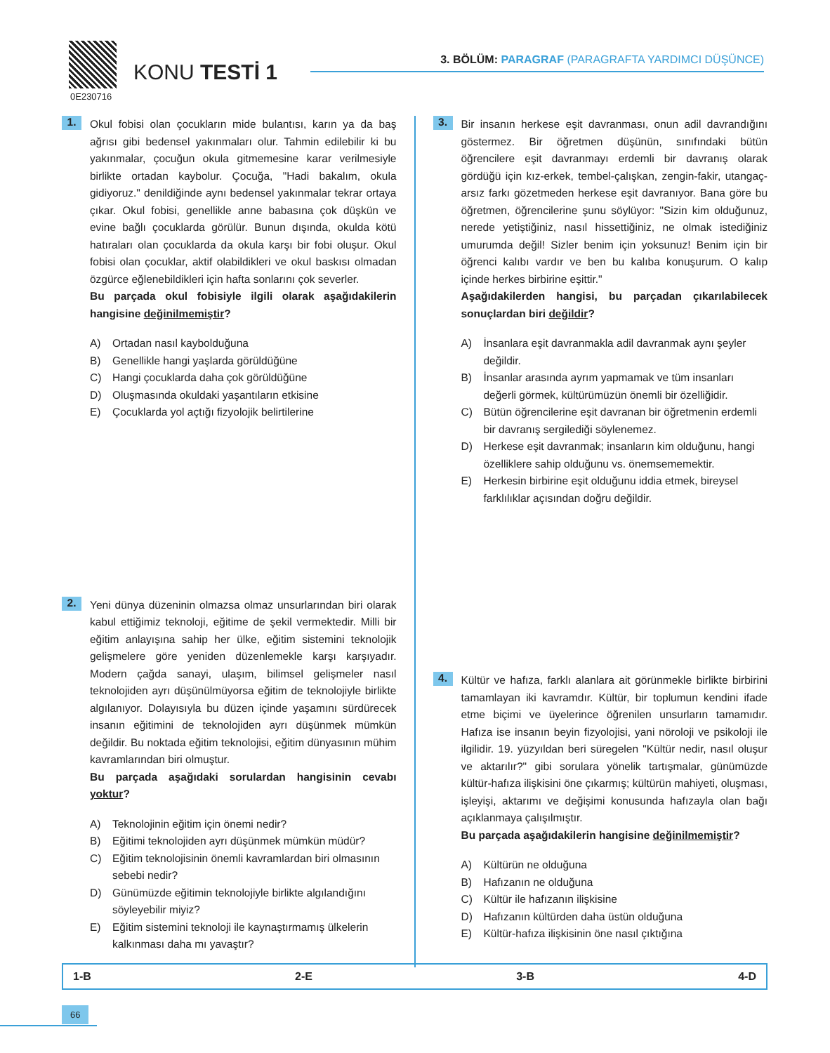0E230716
KONU TESTİ 1
3. BÖLÜM: PARAGRAF (PARAGRAFTA YARDIMCI DÜŞÜNCE)
1.
Okul fobisi olan çocukların mide bulantısı, karın ya da baş ağrısı gibi bedensel yakınmaları olur. Tahmin edilebilir ki bu yakınmalar, çocuğun okula gitmemesine karar verilmesiyle birlikte ortadan kaybolur. Çocuğa, "Hadi bakalım, okula gidiyoruz." denildiğinde aynı bedensel yakınmalar tekrar ortaya çıkar. Okul fobisi, genellikle anne babasına çok düşkün ve evine bağlı çocuklarda görülür. Bunun dışında, okulda kötü hatıraları olan çocuklarda da okula karşı bir fobi oluşur. Okul fobisi olan çocuklar, aktif olabildikleri ve okul baskısı olmadan özgürce eğlenebildikleri için hafta sonlarını çok severler.
Bu parçada okul fobisiyle ilgili olarak aşağıdakilerin hangisine değinilmemiştir?
A) Ortadan nasıl kaybolduğuna
B) Genellikle hangi yaşlarda görüldüğüne
C) Hangi çocuklarda daha çok görüldüğüne
D) Oluşmasında okuldaki yaşantıların etkisine
E) Çocuklarda yol açtığı fizyolojik belirtilerine
2.
Yeni dünya düzeninin olmazsa olmaz unsurlarından biri olarak kabul ettiğimiz teknoloji, eğitime de şekil vermektedir. Milli bir eğitim anlayışına sahip her ülke, eğitim sistemini teknolojik gelişmelere göre yeniden düzenlemekle karşı karşıyadır. Modern çağda sanayi, ulaşım, bilimsel gelişmeler nasıl teknolojiden ayrı düşünülmüyorsa eğitim de teknolojiyle birlikte algılanıyor. Dolayısıyla bu düzen içinde yaşamını sürdürecek insanın eğitimini de teknolojiden ayrı düşünmek mümkün değildir. Bu noktada eğitim teknolojisi, eğitim dünyasının mühim kavramlarından biri olmuştur.
Bu parçada aşağıdaki sorulardan hangisinin cevabı yoktur?
A) Teknolojinin eğitim için önemi nedir?
B) Eğitimi teknolojiden ayrı düşünmek mümkün müdür?
C) Eğitim teknolojisinin önemli kavramlardan biri olmasının sebebi nedir?
D) Günümüzde eğitimin teknolojiyle birlikte algılandığını söyleyebilir miyiz?
E) Eğitim sistemini teknoloji ile kaynaştırmamış ülkelerin kalkınması daha mı yavaştır?
3.
Bir insanın herkese eşit davranması, onun adil davrandığını göstermez. Bir öğretmen düşünün, sınıfındaki bütün öğrencilere eşit davranmayı erdemli bir davranış olarak gördüğü için kız-erkek, tembel-çalışkan, zengin-fakir, utangaç-arsız farkı gözetmeden herkese eşit davranıyor. Bana göre bu öğretmen, öğrencilerine şunu söylüyor: "Sizin kim olduğunuz, nerede yetiştiğiniz, nasıl hissettiğiniz, ne olmak istediğiniz umurumda değil! Sizler benim için yoksunuz! Benim için bir öğrenci kalıbı vardır ve ben bu kalıba konuşurum. O kalıp içinde herkes birbirine eşittir."
Aşağıdakilerden hangisi, bu parçadan çıkarılabilecek sonuçlardan biri değildir?
A) İnsanlara eşit davranmakla adil davranmak aynı şeyler değildir.
B) İnsanlar arasında ayrım yapmamak ve tüm insanları değerli görmek, kültürümüzün önemli bir özelliğidir.
C) Bütün öğrencilerine eşit davranan bir öğretmenin erdemli bir davranış sergilediği söylenemez.
D) Herkese eşit davranmak; insanların kim olduğunu, hangi özelliklere sahip olduğunu vs. önemsememektir.
E) Herkesin birbirine eşit olduğunu iddia etmek, bireysel farklılıklar açısından doğru değildir.
4.
Kültür ve hafıza, farklı alanlara ait görünmekle birlikte birbirini tamamlayan iki kavramdır. Kültür, bir toplumun kendini ifade etme biçimi ve üyelerince öğrenilen unsurların tamamıdır. Hafıza ise insanın beyin fizyolojisi, yani nöroloji ve psikoloji ile ilgilidir. 19. yüzyıldan beri süregelen "Kültür nedir, nasıl oluşur ve aktarılır?" gibi sorulara yönelik tartışmalar, günümüzde kültür-hafıza ilişkisini öne çıkarmış; kültürün mahiyeti, oluşması, işleyişi, aktarımı ve değişimi konusunda hafızayla olan bağı açıklanmaya çalışılmıştır.
Bu parçada aşağıdakilerin hangisine değinilmemiştir?
A) Kültürün ne olduğuna
B) Hafızanın ne olduğuna
C) Kültür ile hafızanın ilişkisine
D) Hafızanın kültürden daha üstün olduğuna
E) Kültür-hafıza ilişkisinin öne nasıl çıktığına
1-B 2-E 3-B 4-D
66